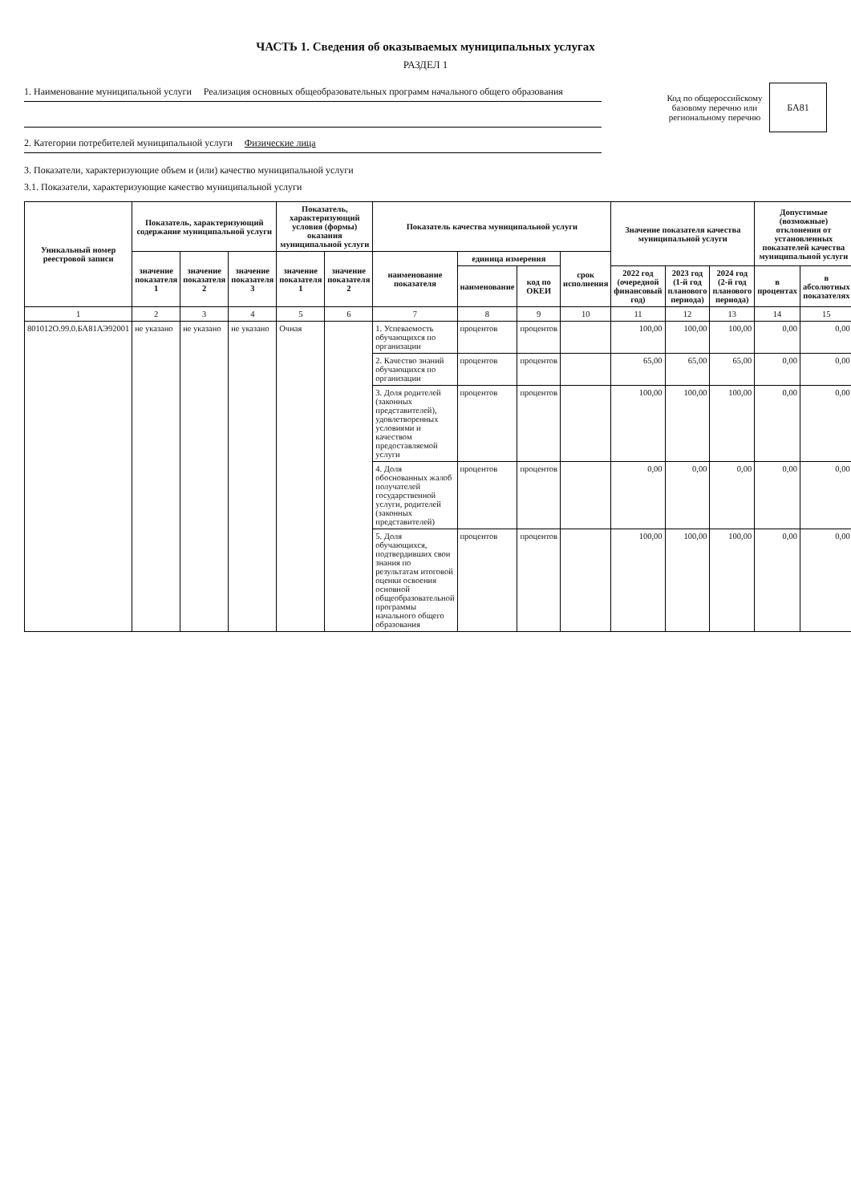ЧАСТЬ 1. Сведения об оказываемых муниципальных услугах
РАЗДЕЛ 1
1. Наименование муниципальной услуги Реализация основных общеобразовательных программ начального общего образования
2. Категории потребителей муниципальной услуги Физические лица
Код по общероссийскому базовому перечню или региональному перечню
БА81
3. Показатели, характеризующие объем и (или) качество муниципальной услуги
3.1. Показатели, характеризующие качество муниципальной услуги
| Уникальный номер реестровой записи | Показатель, характеризующий содержание муниципальной услуги | | | Показатель, характеризующий условия (формы) оказания муниципальной услуги | | Показатель качества муниципальной услуги | | | | Значение показателя качества муниципальной услуги | | | Допустимые (возможные) отклонения от установленных показателей качества муниципальной услуги | |
| --- | --- | --- | --- | --- | --- | --- | --- | --- | --- | --- | --- | --- | --- | --- |
| | значение показателя 1 | значение показателя 2 | значение показателя 3 | значение показателя 1 | значение показателя 2 | наименование показателя | единица измерения | | срок исполнения | | | | | |
| | | | | | | | наименование | код по ОКЕИ | | 2022 год (очередной финансовый год) | 2023 год (1-й год планового периода) | 2024 год (2-й год планового периода) | в процентах | в абсолютных показателях |
| 1 | 2 | 3 | 4 | 5 | 6 | 7 | 8 | 9 | 10 | 11 | 12 | 13 | 14 | 15 |
| 801012О.99.0.БА81АЭ92001 | не указано | не указано | не указано | Очная | | 1. Успеваемость обучающихся по организации | процентов | процентов | | 100,00 | 100,00 | 100,00 | 0,00 | 0,00 |
| | | | | | | 2. Качество знаний обучающихся по организации | процентов | процентов | | 65,00 | 65,00 | 65,00 | 0,00 | 0,00 |
| | | | | | | 3. Доля родителей (законных представителей), удовлетворенных условиями и качеством предоставляемой услуги | процентов | процентов | | 100,00 | 100,00 | 100,00 | 0,00 | 0,00 |
| | | | | | | 4. Доля обоснованных жалоб получателей государственной услуги, родителей (законных представителей) | процентов | процентов | | 0,00 | 0,00 | 0,00 | 0,00 | 0,00 |
| | | | | | | 5. Доля обучающихся, подтвердивших свои знания по результатам итоговой оценки освоения основной общеобразовательной программы начального общего образования | процентов | процентов | | 100,00 | 100,00 | 100,00 | 0,00 | 0,00 |